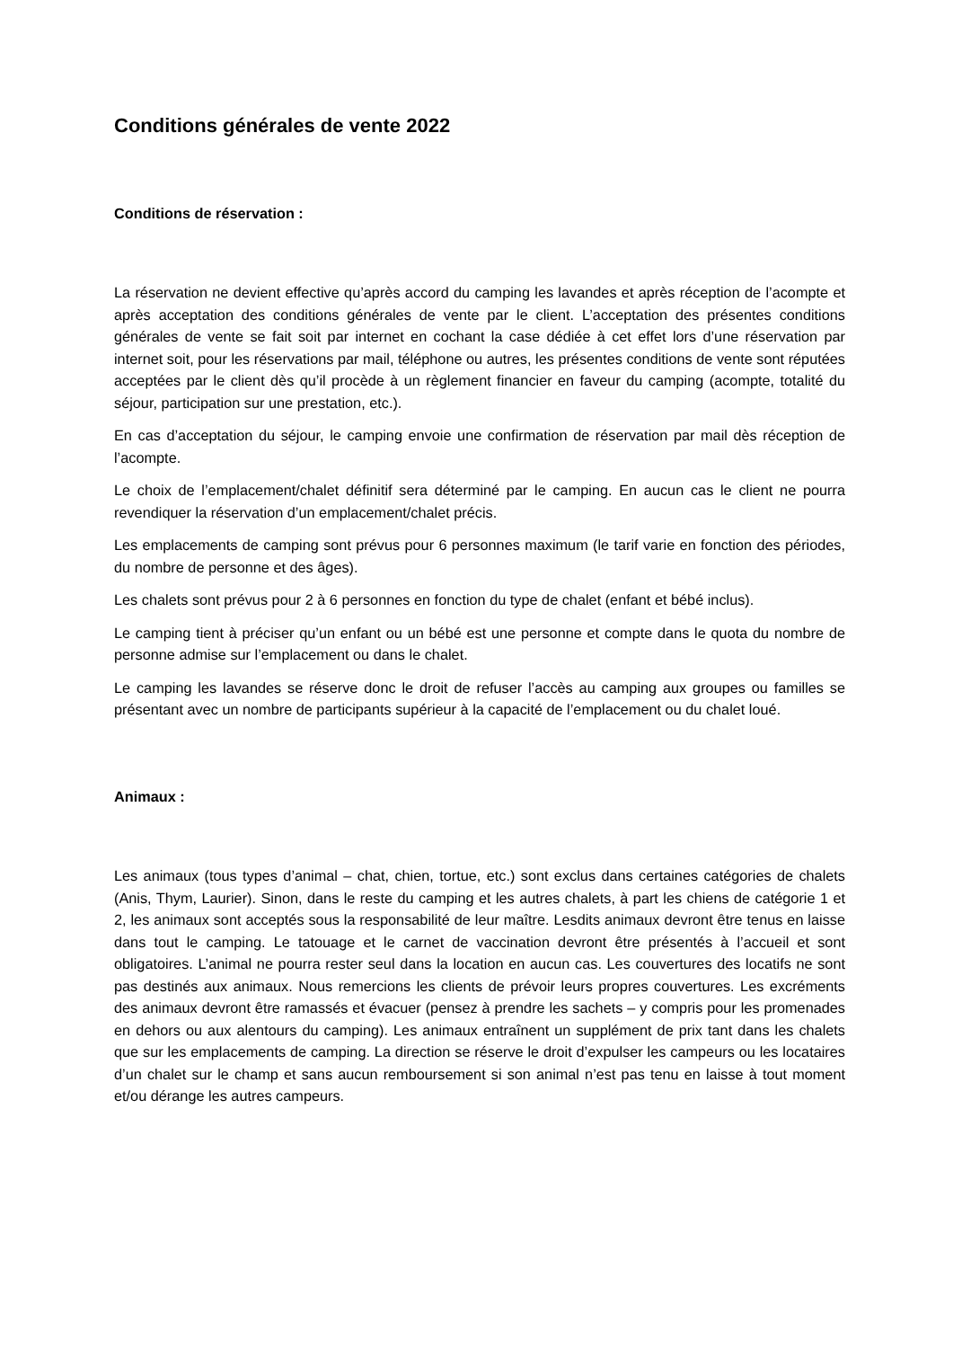Conditions générales de vente 2022
Conditions de réservation :
La réservation ne devient effective qu’après accord du camping les lavandes et après réception de l’acompte et après acceptation des conditions générales de vente par le client. L’acceptation des présentes conditions générales de vente se fait soit par internet en cochant la case dédiée à cet effet lors d’une réservation par internet soit, pour les réservations par mail, téléphone ou autres, les présentes conditions de vente sont réputées acceptées par le client dès qu’il procède à un règlement financier en faveur du camping (acompte, totalité du séjour, participation sur une prestation, etc.).
En cas d’acceptation du séjour, le camping envoie une confirmation de réservation par mail dès réception de l’acompte.
Le choix de l’emplacement/chalet définitif sera déterminé par le camping. En aucun cas le client ne pourra revendiquer la réservation d’un emplacement/chalet précis.
Les emplacements de camping sont prévus pour 6 personnes maximum (le tarif varie en fonction des périodes, du nombre de personne et des âges).
Les chalets sont prévus pour 2 à 6 personnes en fonction du type de chalet (enfant et bébé inclus).
Le camping tient à préciser qu’un enfant ou un bébé est une personne et compte dans le quota du nombre de personne admise sur l’emplacement ou dans le chalet.
Le camping les lavandes se réserve donc le droit de refuser l’accès au camping aux groupes ou familles se présentant avec un nombre de participants supérieur à la capacité de l’emplacement ou du chalet loué.
Animaux :
Les animaux (tous types d’animal – chat, chien, tortue, etc.) sont exclus dans certaines catégories de chalets (Anis, Thym, Laurier). Sinon, dans le reste du camping et les autres chalets, à part les chiens de catégorie 1 et 2, les animaux sont acceptés sous la responsabilité de leur maître. Lesdits animaux devront être tenus en laisse dans tout le camping. Le tatouage et le carnet de vaccination devront être présentés à l’accueil et sont obligatoires. L’animal ne pourra rester seul dans la location en aucun cas. Les couvertures des locatifs ne sont pas destinés aux animaux. Nous remercions les clients de prévoir leurs propres couvertures. Les excréments des animaux devront être ramassés et évacuer (pensez à prendre les sachets – y compris pour les promenades en dehors ou aux alentours du camping). Les animaux entraînent un supplément de prix tant dans les chalets que sur les emplacements de camping. La direction se réserve le droit d’expulser les campeurs ou les locataires d’un chalet sur le champ et sans aucun remboursement si son animal n’est pas tenu en laisse à tout moment et/ou dérange les autres campeurs.